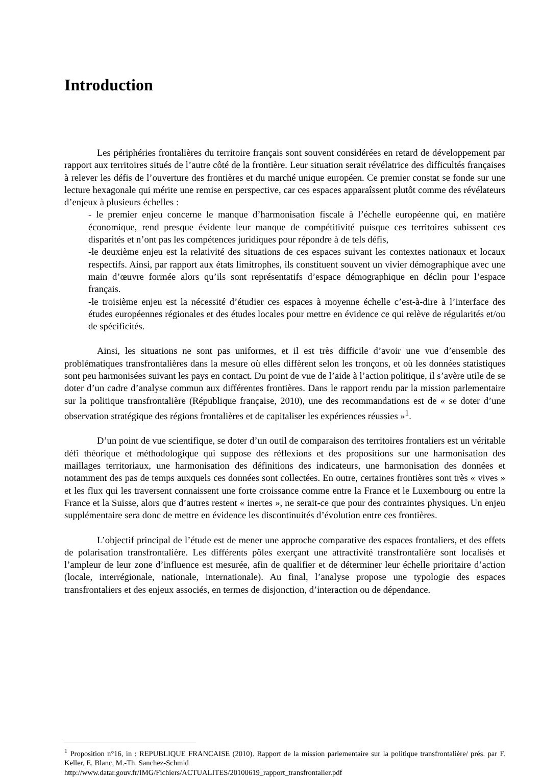Introduction
Les périphéries frontalières du territoire français sont souvent considérées en retard de développement par rapport aux territoires situés de l’autre côté de la frontière. Leur situation serait révélatrice des difficultés françaises à relever les défis de l’ouverture des frontières et du marché unique européen. Ce premier constat se fonde sur une lecture hexagonale qui mérite une remise en perspective, car ces espaces apparaîssent plutôt comme des révélateurs d’enjeux à plusieurs échelles :
- le premier enjeu concerne le manque d’harmonisation fiscale à l’échelle européenne qui, en matière économique, rend presque évidente leur manque de compétitivité puisque ces territoires subissent ces disparités et n’ont pas les compétences juridiques pour répondre à de tels défis,
-le deuxième enjeu est la relativité des situations de ces espaces suivant les contextes nationaux et locaux respectifs. Ainsi, par rapport aux états limitrophes, ils constituent souvent un vivier démographique avec une main d’œuvre formée alors qu’ils sont représentatifs d’espace démographique en déclin pour l’espace français.
-le troisième enjeu est la nécessité d’étudier ces espaces à moyenne échelle c’est-à-dire à l’interface des études européennes régionales et des études locales pour mettre en évidence ce qui relève de régularités et/ou de spécificités.
Ainsi, les situations ne sont pas uniformes, et il est très difficile d’avoir une vue d’ensemble des problématiques transfrontalières dans la mesure où elles diffèrent selon les tronçons, et où les données statistiques sont peu harmonisées suivant les pays en contact. Du point de vue de l’aide à l’action politique, il s’avère utile de se doter d’un cadre d’analyse commun aux différentes frontières. Dans le rapport rendu par la mission parlementaire sur la politique transfrontalière (République française, 2010), une des recommandations est de « se doter d’une observation stratégique des régions frontalières et de capitaliser les expériences réussies »<sup>1</sup>.
D’un point de vue scientifique, se doter d’un outil de comparaison des territoires frontaliers est un véritable défi théorique et méthodologique qui suppose des réflexions et des propositions sur une harmonisation des maillages territoriaux, une harmonisation des définitions des indicateurs, une harmonisation des données et notamment des pas de temps auxquels ces données sont collectées. En outre, certaines frontières sont très « vives » et les flux qui les traversent connaissent une forte croissance comme entre la France et le Luxembourg ou entre la France et la Suisse, alors que d’autres restent « inertes », ne serait-ce que pour des contraintes physiques. Un enjeu supplémentaire sera donc de mettre en évidence les discontinuités d’évolution entre ces frontières.
L’objectif principal de l’étude est de mener une approche comparative des espaces frontaliers, et des effets de polarisation transfrontalière. Les différents pôles exerçant une attractivité transfrontalière sont localisés et l’ampleur de leur zone d’influence est mesurée, afin de qualifier et de déterminer leur échelle prioritaire d’action (locale, interrégionale, nationale, internationale). Au final, l’analyse propose une typologie des espaces transfrontaliers et des enjeux associés, en termes de disjonction, d’interaction ou de dépendance.
<sup>1</sup> Proposition n°16, in : REPUBLIQUE FRANCAISE (2010). Rapport de la mission parlementaire sur la politique transfrontalière/ prés. par F. Keller, E. Blanc, M.-Th. Sanchez-Schmid
http://www.datar.gouv.fr/IMG/Fichiers/ACTUALITES/20100619_rapport_transfrontalier.pdf